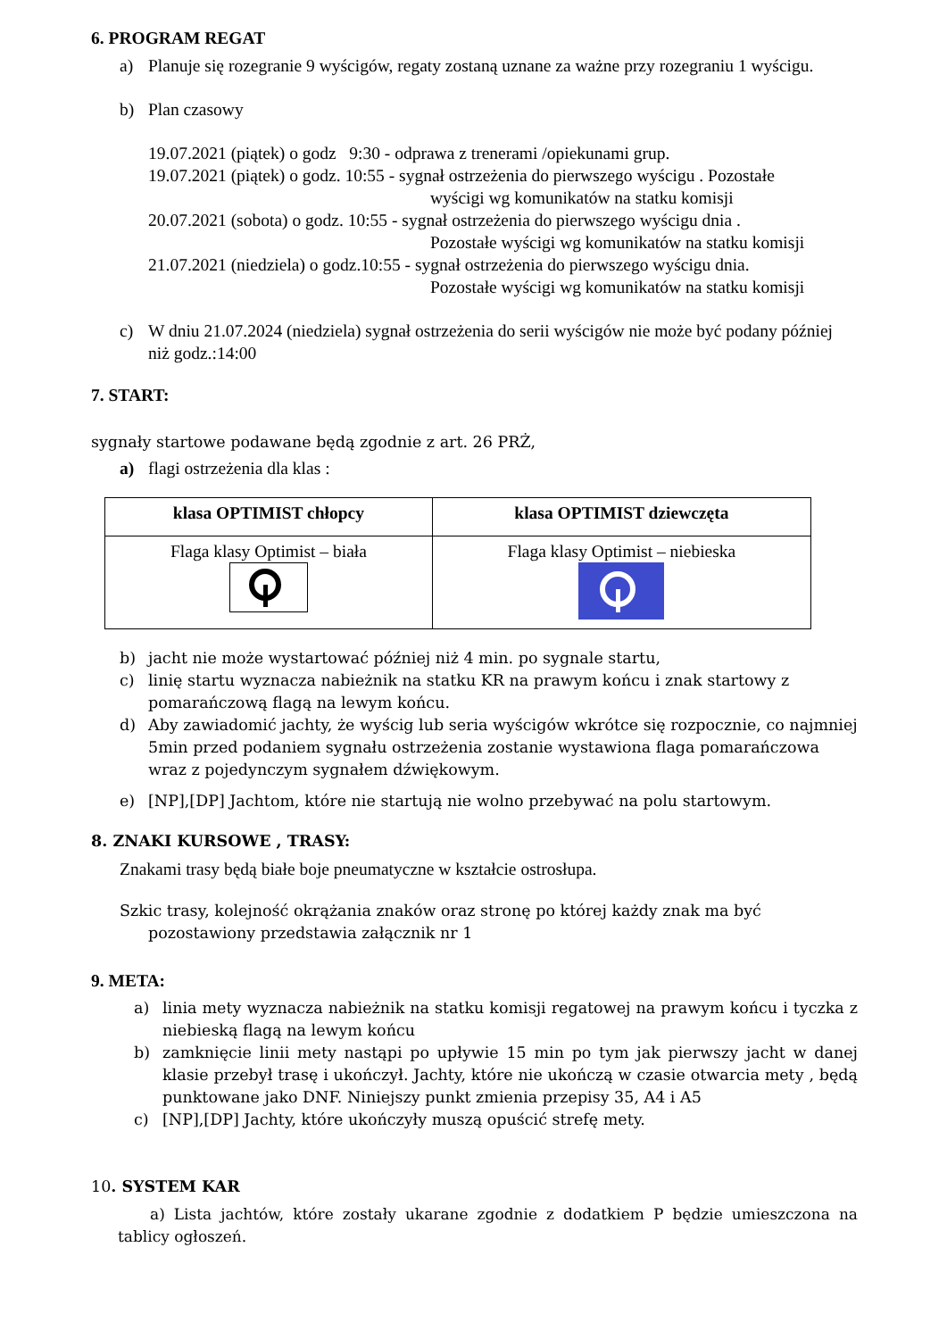6. PROGRAM REGAT
a) Planuje się rozegranie 9 wyścigów, regaty zostaną uznane za ważne przy rozegraniu 1 wyścigu.
b) Plan czasowy
19.07.2021 (piątek) o godz 9:30 - odprawa z trenerami /opiekunami grup.
19.07.2021 (piątek) o godz. 10:55 - sygnał ostrzeżenia do pierwszego wyścigu . Pozostałe
wyścigi wg komunikatów na statku komisji
20.07.2021 (sobota) o godz. 10:55 - sygnał ostrzeżenia do pierwszego wyścigu dnia .
Pozostałe wyścigi wg komunikatów na statku komisji
21.07.2021 (niedziela) o godz.10:55 - sygnał ostrzeżenia do pierwszego wyścigu dnia.
Pozostałe wyścigi wg komunikatów na statku komisji
c) W dniu 21.07.2024 (niedziela) sygnał ostrzeżenia do serii wyścigów nie może być podany później niż godz.:14:00
7. START:
sygnały startowe podawane będą zgodnie z art. 26 PRŻ,
a) flagi ostrzeżenia dla klas :
| klasa OPTIMIST chłopcy | klasa OPTIMIST dziewczęta |
| --- | --- |
| Flaga klasy Optimist – biała | Flaga klasy Optimist – niebieska |
b) jacht nie może wystartować później niż 4 min. po sygnale startu,
c) linię startu wyznacza nabieżnik na statku KR na prawym końcu i znak startowy z pomarańczową flagą na lewym końcu.
d) Aby zawiadomić jachty, że wyścig lub seria wyścigów wkrótce się rozpocznie, co najmniej 5min przed podaniem sygnału ostrzeżenia zostanie wystawiona flaga pomarańczowa wraz z pojedynczym sygnałem dźwiękowym.
e) [NP],[DP] Jachtom, które nie startują nie wolno przebywać na polu startowym.
8. ZNAKI KURSOWE , TRASY:
Znakami trasy będą białe boje pneumatyczne w kształcie ostrosłupa.
Szkic trasy, kolejność okrążania znaków oraz stronę po której każdy znak ma być
pozostawiony przedstawia załącznik nr 1
9. META:
a) linia mety wyznacza nabieżnik na statku komisji regatowej na prawym końcu i tyczka z niebieską flagą na lewym końcu
b) zamknięcie linii mety nastąpi po upływie 15 min po tym jak pierwszy jacht w danej klasie przebył trasę i ukończył. Jachty, które nie ukończą w czasie otwarcia mety , będą punktowane jako DNF. Niniejszy punkt zmienia przepisy 35, A4 i A5
c) [NP],[DP] Jachty, które ukończyły muszą opuścić strefę mety.
10. SYSTEM KAR
a) Lista jachtów, które zostały ukarane zgodnie z dodatkiem P będzie umieszczona na tablicy ogłoszeń.